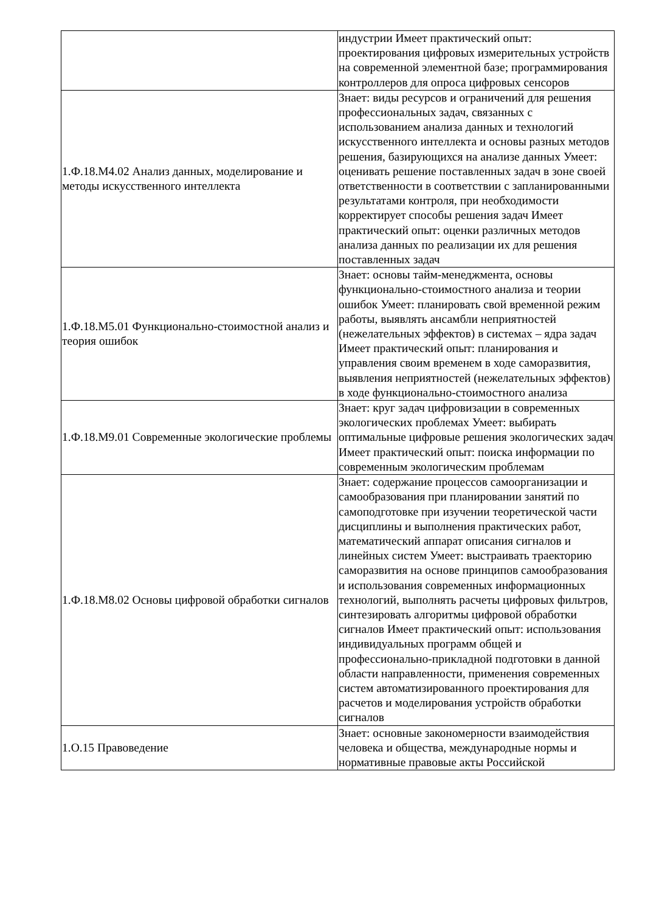| | индустрии Имеет практический опыт: проектирования цифровых измерительных устройств на современной элементной базе; программирования контроллеров для опроса цифровых сенсоров |
| 1.Ф.18.М4.02 Анализ данных, моделирование и методы искусственного интеллекта | Знает: виды ресурсов и ограничений для решения профессиональных задач, связанных с использованием анализа данных и технологий искусственного интеллекта и основы разных методов решения, базирующихся на анализе данных Умеет: оценивать решение поставленных задач в зоне своей ответственности в соответствии с запланированными результатами контроля, при необходимости корректирует способы решения задач Имеет практический опыт: оценки различных методов анализа данных по реализации их для решения поставленных задач |
| 1.Ф.18.М5.01 Функционально-стоимостной анализ и теория ошибок | Знает: основы тайм-менеджмента, основы функционально-стоимостного анализа и теории ошибок Умеет: планировать свой временной режим работы, выявлять ансамбли неприятностей (нежелательных эффектов) в системах – ядра задач Имеет практический опыт: планирования и управления своим временем в ходе саморазвития, выявления неприятностей (нежелательных эффектов) в ходе функционально-стоимостного анализа |
| 1.Ф.18.М9.01 Современные экологические проблемы | Знает: круг задач цифровизации в современных экологических проблемах Умеет: выбирать оптимальные цифровые решения экологических задач Имеет практический опыт: поиска информации по современным экологическим проблемам |
| 1.Ф.18.М8.02 Основы цифровой обработки сигналов | Знает: содержание процессов самоорганизации и самообразования при планировании занятий по самоподготовке при изучении теоретической части дисциплины и выполнения практических работ, математический аппарат описания сигналов и линейных систем Умеет: выстраивать траекторию саморазвития на основе принципов самообразования и использования современных информационных технологий, выполнять расчеты цифровых фильтров, синтезировать алгоритмы цифровой обработки сигналов Имеет практический опыт: использования индивидуальных программ общей и профессионально-прикладной подготовки в данной области направленности, применения современных систем автоматизированного проектирования для расчетов и моделирования устройств обработки сигналов |
| 1.О.15 Правоведение | Знает: основные закономерности взаимодействия человека и общества, международные нормы и нормативные правовые акты Российской |